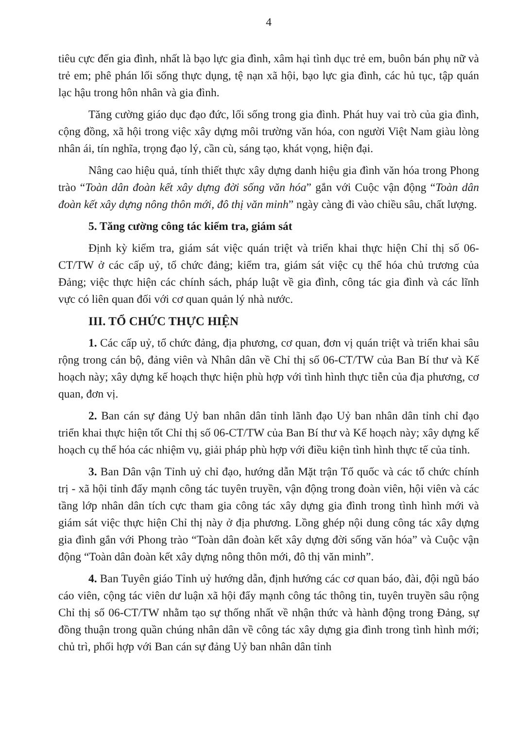4
tiêu cực đến gia đình, nhất là bạo lực gia đình, xâm hại tình dục trẻ em, buôn bán phụ nữ và trẻ em; phê phán lối sống thực dụng, tệ nạn xã hội, bạo lực gia đình, các hủ tục, tập quán lạc hậu trong hôn nhân và gia đình.
Tăng cường giáo dục đạo đức, lối sống trong gia đình. Phát huy vai trò của gia đình, cộng đồng, xã hội trong việc xây dựng môi trường văn hóa, con người Việt Nam giàu lòng nhân ái, tín nghĩa, trọng đạo lý, cần cù, sáng tạo, khát vọng, hiện đại.
Nâng cao hiệu quả, tính thiết thực xây dựng danh hiệu gia đình văn hóa trong Phong trào “Toàn dân đoàn kết xây dựng đời sống văn hóa” gắn với Cuộc vận động “Toàn dân đoàn kết xây dựng nông thôn mới, đô thị văn minh” ngày càng đi vào chiều sâu, chất lượng.
5. Tăng cường công tác kiểm tra, giám sát
Định kỳ kiểm tra, giám sát việc quán triệt và triển khai thực hiện Chỉ thị số 06-CT/TW ở các cấp uỷ, tổ chức đảng; kiểm tra, giám sát việc cụ thể hóa chủ trương của Đảng; việc thực hiện các chính sách, pháp luật về gia đình, công tác gia đình và các lĩnh vực có liên quan đối với cơ quan quản lý nhà nước.
III. TỔ CHỨC THỰC HIỆN
1. Các cấp uỷ, tổ chức đảng, địa phương, cơ quan, đơn vị quán triệt và triển khai sâu rộng trong cán bộ, đảng viên và Nhân dân về Chỉ thị số 06-CT/TW của Ban Bí thư và Kế hoạch này; xây dựng kế hoạch thực hiện phù hợp với tình hình thực tiễn của địa phương, cơ quan, đơn vị.
2. Ban cán sự đảng Uỷ ban nhân dân tỉnh lãnh đạo Uỷ ban nhân dân tỉnh chỉ đạo triển khai thực hiện tốt Chỉ thị số 06-CT/TW của Ban Bí thư và Kế hoạch này; xây dựng kế hoạch cụ thể hóa các nhiệm vụ, giải pháp phù hợp với điều kiện tình hình thực tế của tỉnh.
3. Ban Dân vận Tỉnh uỷ chỉ đạo, hướng dẫn Mặt trận Tổ quốc và các tổ chức chính trị - xã hội tỉnh đẩy mạnh công tác tuyên truyền, vận động trong đoàn viên, hội viên và các tầng lớp nhân dân tích cực tham gia công tác xây dựng gia đình trong tình hình mới và giám sát việc thực hiện Chỉ thị này ở địa phương. Lồng ghép nội dung công tác xây dựng gia đình gắn với Phong trào “Toàn dân đoàn kết xây dựng đời sống văn hóa” và Cuộc vận động “Toàn dân đoàn kết xây dựng nông thôn mới, đô thị văn minh”.
4. Ban Tuyên giáo Tỉnh uỷ hướng dẫn, định hướng các cơ quan báo, đài, đội ngũ báo cáo viên, cộng tác viên dư luận xã hội đẩy mạnh công tác thông tin, tuyên truyền sâu rộng Chỉ thị số 06-CT/TW nhằm tạo sự thống nhất về nhận thức và hành động trong Đảng, sự đồng thuận trong quần chúng nhân dân về công tác xây dựng gia đình trong tình hình mới; chủ trì, phối hợp với Ban cán sự đảng Uỷ ban nhân dân tỉnh